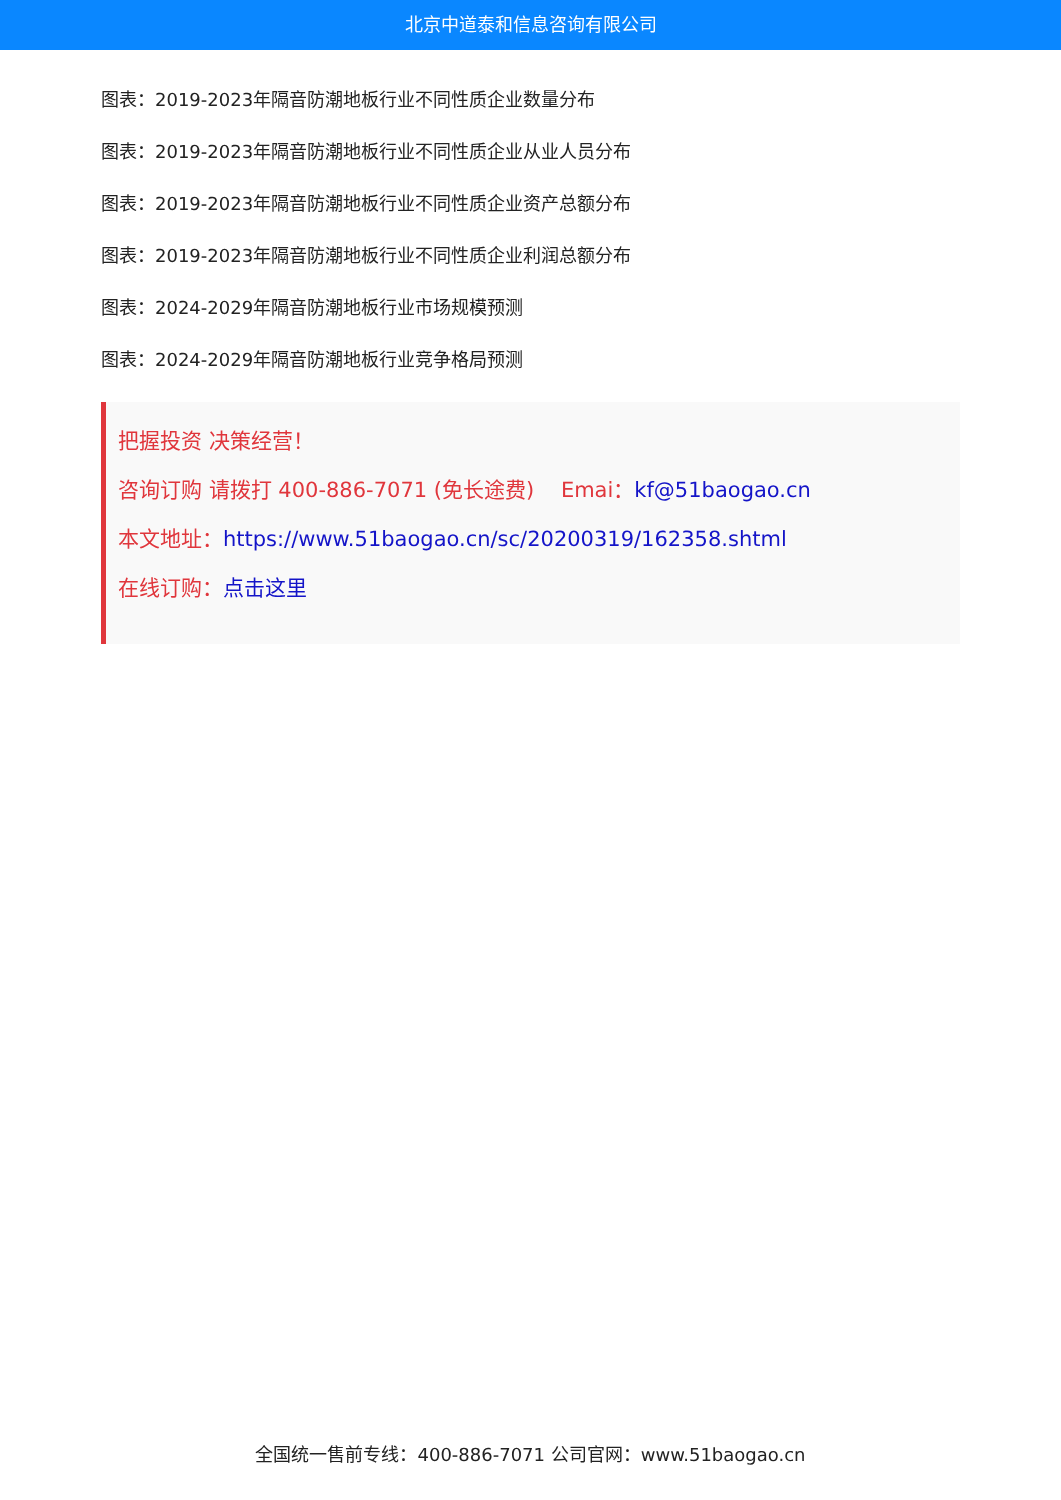北京中道泰和信息咨询有限公司
图表：2019-2023年隔音防潮地板行业不同性质企业数量分布
图表：2019-2023年隔音防潮地板行业不同性质企业从业人员分布
图表：2019-2023年隔音防潮地板行业不同性质企业资产总额分布
图表：2019-2023年隔音防潮地板行业不同性质企业利润总额分布
图表：2024-2029年隔音防潮地板行业市场规模预测
图表：2024-2029年隔音防潮地板行业竞争格局预测
把握投资 决策经营！
咨询订购 请拨打 400-886-7071 (免长途费) Emai：kf@51baogao.cn
本文地址：https://www.51baogao.cn/sc/20200319/162358.shtml
在线订购：点击这里
全国统一售前专线：400-886-7071 公司官网：www.51baogao.cn